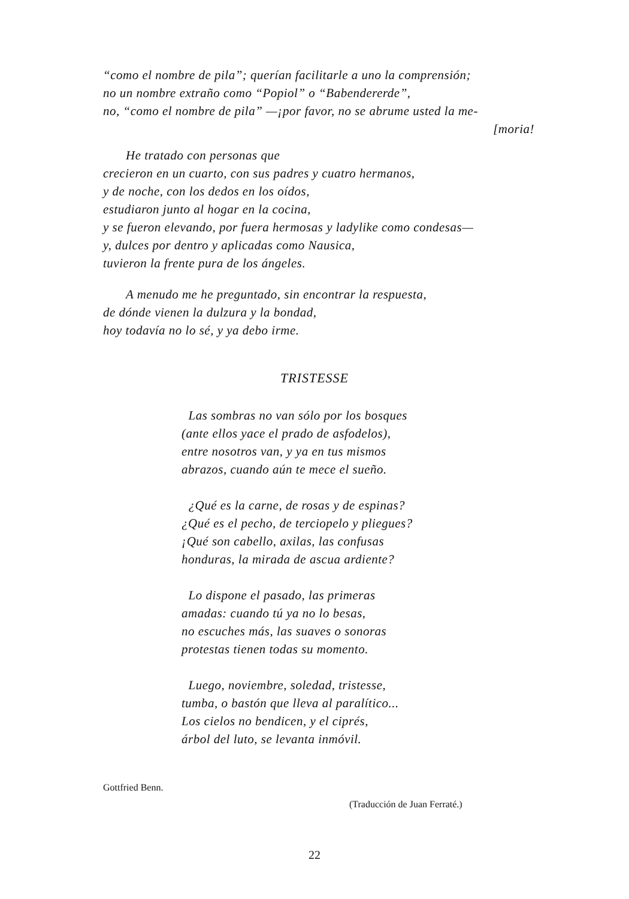“como el nombre de pila”; querían facilitarle a uno la comprensión;
no un nombre extraño como “Popiol” o “Babendererde”,
no, “como el nombre de pila” —¡por favor, no se abrume usted la me-
[moria!
He tratado con personas que
crecieron en un cuarto, con sus padres y cuatro hermanos,
y de noche, con los dedos en los oídos,
estudiaron junto al hogar en la cocina,
y se fueron elevando, por fuera hermosas y ladylike como condesas—
y, dulces por dentro y aplicadas como Nausica,
tuvieron la frente pura de los ángeles.
A menudo me he preguntado, sin encontrar la respuesta,
de dónde vienen la dulzura y la bondad,
hoy todavía no lo sé, y ya debo irme.
TRISTESSE
Las sombras no van sólo por los bosques
(ante ellos yace el prado de asfodelos),
entre nosotros van, y ya en tus mismos
abrazos, cuando aún te mece el sueño.
¿Qué es la carne, de rosas y de espinas?
¿Qué es el pecho, de terciopelo y pliegues?
¡Qué son cabello, axilas, las confusas
honduras, la mirada de ascua ardiente?
Lo dispone el pasado, las primeras
amadas: cuando tú ya no lo besas,
no escuches más, las suaves o sonoras
protestas tienen todas su momento.
Luego, noviembre, soledad, tristesse,
tumba, o bastón que lleva al paralítico...
Los cielos no bendicen, y el ciprés,
árbol del luto, se levanta inmóvil.
Gottfried Benn.
(Traducción de Juan Ferraté.)
22